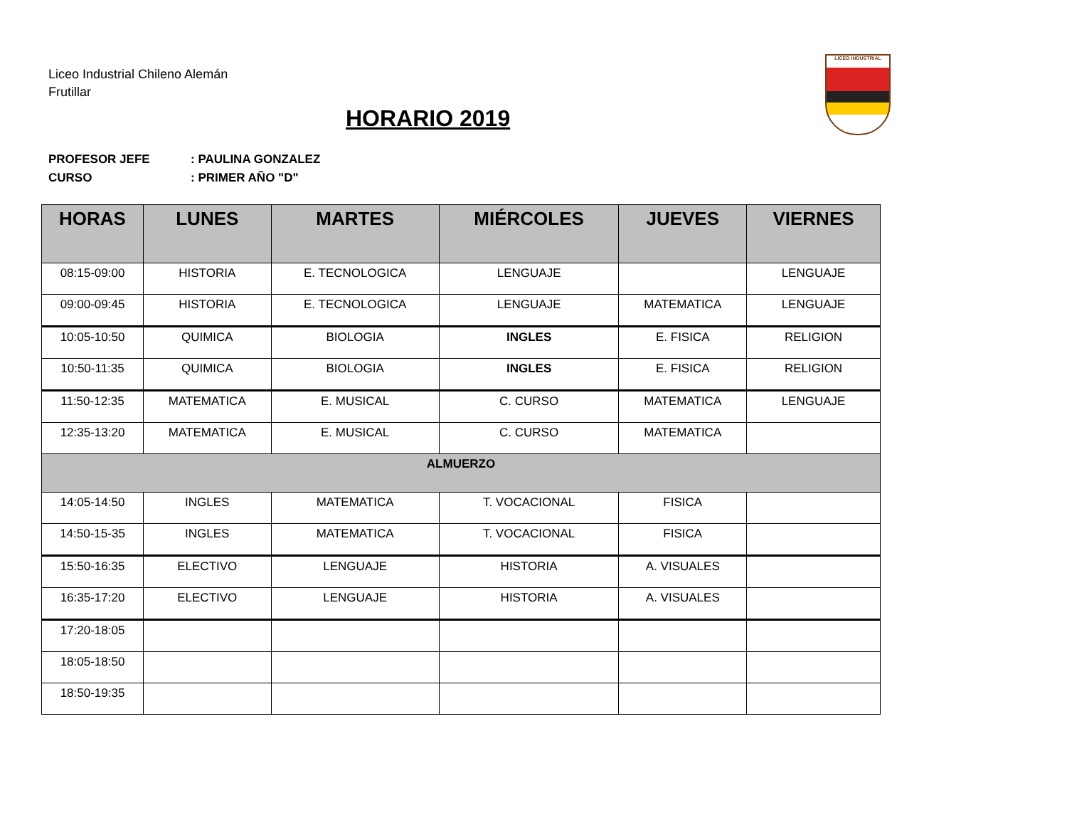Liceo Industrial Chileno Alemán
Frutillar
LICEO INDUSTRIAL
HORARIO 2019
PROFESOR JEFE: PAULINA GONZALEZ
CURSO: PRIMER AÑO "D"
| HORAS | LUNES | MARTES | MIÉRCOLES | JUEVES | VIERNES |
| --- | --- | --- | --- | --- | --- |
| 08:15-09:00 | HISTORIA | E. TECNOLOGICA | LENGUAJE | | LENGUAJE |
| 09:00-09:45 | HISTORIA | E. TECNOLOGICA | LENGUAJE | MATEMATICA | LENGUAJE |
| 10:05-10:50 | QUIMICA | BIOLOGIA | INGLES | E. FISICA | RELIGION |
| 10:50-11:35 | QUIMICA | BIOLOGIA | INGLES | E. FISICA | RELIGION |
| 11:50-12:35 | MATEMATICA | E. MUSICAL | C. CURSO | MATEMATICA | LENGUAJE |
| 12:35-13:20 | MATEMATICA | E. MUSICAL | C. CURSO | MATEMATICA | |
| ALMUERZO | | | | | |
| 14:05-14:50 | INGLES | MATEMATICA | T. VOCACIONAL | FISICA | |
| 14:50-15-35 | INGLES | MATEMATICA | T. VOCACIONAL | FISICA | |
| 15:50-16:35 | ELECTIVO | LENGUAJE | HISTORIA | A. VISUALES | |
| 16:35-17:20 | ELECTIVO | LENGUAJE | HISTORIA | A. VISUALES | |
| 17:20-18:05 | | | | | |
| 18:05-18:50 | | | | | |
| 18:50-19:35 | | | | | |